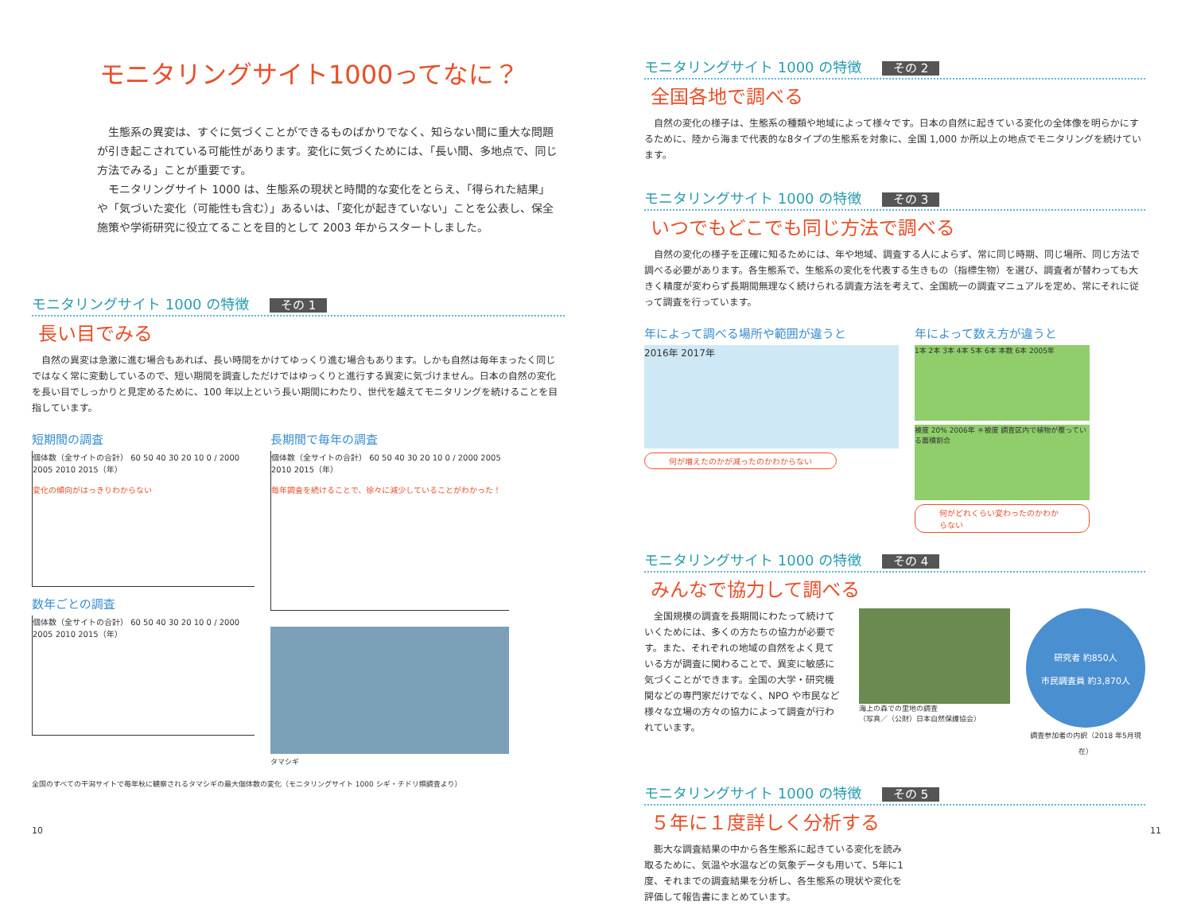モニタリングサイト1000ってなに？
　生態系の異変は、すぐに気づくことができるものばかりでなく、知らない間に重大な問題が引き起こされている可能性があります。変化に気づくためには、「長い間、多地点で、同じ方法でみる」ことが重要です。
　モニタリングサイト 1000 は、生態系の現状と時間的な変化をとらえ、「得られた結果」や「気づいた変化（可能性も含む）」あるいは、「変化が起きていない」ことを公表し、保全施策や学術研究に役立てることを目的として 2003 年からスタートしました。
モニタリングサイト 1000 の特徴 その 1
長い目でみる
　自然の異変は急激に進む場合もあれば、長い時間をかけてゆっくり進む場合もあります。しかも自然は毎年まったく同じではなく常に変動しているので、短い期間を調査しただけではゆっくりと進行する異変に気づけません。日本の自然の変化を長い目でしっかりと見定めるために、100 年以上という長い期間にわたり、世代を越えてモニタリングを続けることを目指しています。
短期間の調査
個体数（全サイトの合計） 60 50 40 30 20 10 0 / 2000 2005 2010 2015（年）
変化の傾向がはっきりわからない
数年ごとの調査
個体数（全サイトの合計） 60 50 40 30 20 10 0 / 2000 2005 2010 2015（年）
長期間で毎年の調査
個体数（全サイトの合計） 60 50 40 30 20 10 0 / 2000 2005 2010 2015（年）
毎年調査を続けることで、徐々に減少していることがわかった！
タマシギ
全国のすべての干潟サイトで毎年秋に観察されるタマシギの最大個体数の変化（モニタリングサイト 1000 シギ・チドリ類調査より）
10
モニタリングサイト 1000 の特徴 その 2
全国各地で調べる
　自然の変化の様子は、生態系の種類や地域によって様々です。日本の自然に起きている変化の全体像を明らかにするために、陸から海まで代表的な8タイプの生態系を対象に、全国 1,000 か所以上の地点でモニタリングを続けています。
モニタリングサイト 1000 の特徴 その 3
いつでもどこでも同じ方法で調べる
　自然の変化の様子を正確に知るためには、年や地域、調査する人によらず、常に同じ時期、同じ場所、同じ方法で調べる必要があります。各生態系で、生態系の変化を代表する生きもの（指標生物）を選び、調査者が替わっても大きく精度が変わらず長期間無理なく続けられる調査方法を考えて、全国統一の調査マニュアルを定め、常にそれに従って調査を行っています。
年によって調べる場所や範囲が違うと
2016年 2017年
何が増えたのかが減ったのかわからない
年によって数え方が違うと
1本 2本 3本 4本 5本 6本 本数 6本 2005年
被度 20% 2006年 ＊被度 調査区内で植物が覆っている面積割合
何がどれくらい変わったのかわからない
モニタリングサイト 1000 の特徴 その 4
みんなで協力して調べる
　全国規模の調査を長期間にわたって続けていくためには、多くの方たちの協力が必要です。また、それぞれの地域の自然をよく見ている方が調査に関わることで、異変に敏感に気づくことができます。全国の大学・研究機関などの専門家だけでなく、NPO や市民など様々な立場の方々の協力によって調査が行われています。
海上の森での里地の調査
（写真／（公財）日本自然保護協会）
研究者 約850人
市民調査員 約3,870人
調査参加者の内訳（2018 年5月現在）
モニタリングサイト 1000 の特徴 その 5
５年に１度詳しく分析する
　膨大な調査結果の中から各生態系に起きている変化を読み取るために、気温や水温などの気象データも用いて、5年に1度、それまでの調査結果を分析し、各生態系の現状や変化を評価して報告書にまとめています。
11